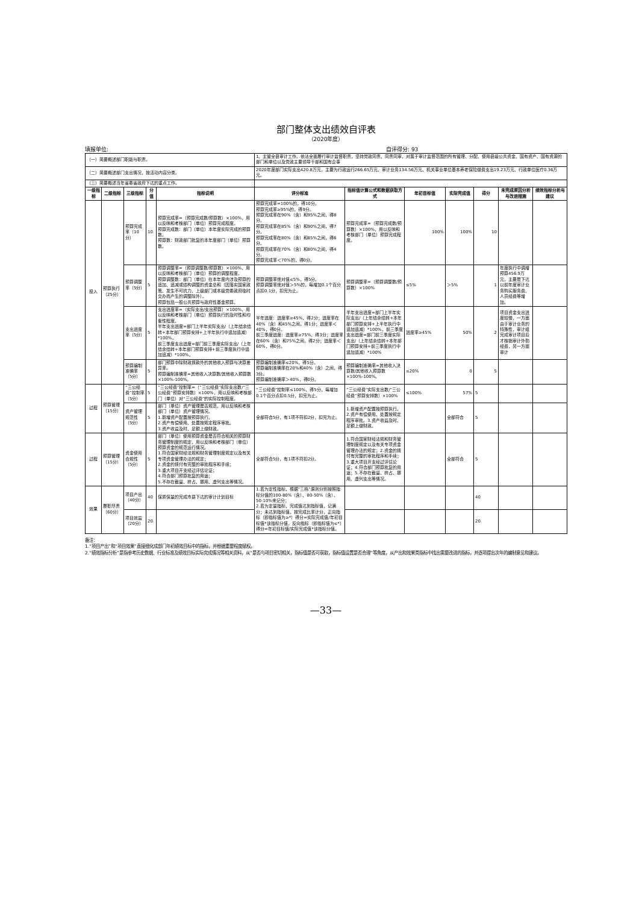部门整体支出绩效自评表
（2020年度）
填报单位: 自评得分: 93
| （一）简要概述部门职能与职责。 | | | | | 1、主管全县审计工作。依法全面履行审计监督职责，坚持党政同责、同责同审，对属于审计监督范围的所有管理、分配、使用县级公共资金、国有资产、国有资源的部门和单位以及党政主要领导干部和国有企事 | | | | | | |
| （二）简要概述部门支出情况，按活动内容分类。 | | | | | 2020年度部门实际支出420.8万元，主要为行政运行266.65万元、审计业务134.56万元、机关事业单位基本养老保险缴费支出19.23万元、行政单位医疗0.36万元。 | | | | | | |
| （三）简要概述当年省委省政府下达的重点工作。 | | | | | | | | | | | |
| 一级指标 | 二级指标 | 三级指标 | 分值 | 指标说明 | 评分标准 | 指标值计算公式和数据获取方式 | 年初目标值 | 实际完成值 | 得分 | 未完成原因分析与改进措施 | 绩效指标分析与建议 |
| 投入 | 预算执行（25分） | 预算完成率（10分） | 10 | 预算完成率=（预算完成数/预算数）×100%，用以反映和考核部门（单位）预算完成程度。 预算完成数：部门（单位）本年度实际完成的预算数。 预算数：财政部门批复的本年度部门（单位）预算数。 | 预算完成率=100%的，得10分。 预算完成率≥95%的，得9分。 预算完成率在90%（含）和95%之间，得8分。 预算完成率在85%（含）和90%之间，得7分。 预算完成率在80%（含）和85%之间，得6分。 预算完成率在70%（含）和80%之间，得4分。 预算完成率＜70%的，得0分。 | 预算完成率=（预算完成数/预算数）×100%，用以反映和考核部门（单位）预算完成程度。 | 100% | 100% | 10 | | |
| | | 预算调整率（5分） | 5 | 预算调整率=（预算调整数/预算数）×100%，用以反映和考核部门（单位）预算的调整程度。 预算调整数：部门（单位）在本年度内涉及预算的追加、追减或结构调整的资金总和（因落实国家政策、发生不可抗力、上级部门或本级党委政府临时交办而产生的调整除外）。 预算包括一般公共预算与政府性基金预算。 | 预算调整率绝对值≤5%，得5分。 预算调整率绝对值＞5%的，每增加0.1个百分点扣0.1分，扣完为止。 | 预算调整率=（预算调整数/预算数）×100% | ≤5% | ＞5% | 1 | 年度执行中调增预算456.9万元，主要是下达以前年度审计业务购买服务费、人员经费等增加。 | |
| | | 支出进度率（5分） | 5 | 支出进度率=（实际支出/支出预算）×100%，用以反映和考核部门（单位）预算执行的及时性和均衡性程度。 半年支出进度=部门上半年实际支出/（上年结余结转+本年部门预算安排+上半年执行中追加追减）*100%。 前三季度支出进度=部门前三季度实际支出/（上年结余结转+本年部门预算安排+前三季度执行中追加追减）*100%。 | 半年进度：进度率≥45%，得2分；进度率在40%（含）和45%之间，得1分；进度率＜40%，得0分。 前三季度进度：进度率≥75%，得3分；进度率在60%（含）和75%之间，得2分；进度率＜60%，得0分。 | 半年支出进度=部门上半年实际支出/（上年结余结转+本年部门预算安排+上半年执行中追加追减）*100%。前三季度支出进度=部门前三季度实际支出/（上年结余结转+本年部门预算安排+前三季度执行中追加追减）*100% | 进度率≥45% | 50% | 2 | 项目资金支出进度较慢，一方面由于审计业务的特殊性，审计组完成审计项目后才核销审计外勤经费，另一方面审计 | |
| | | 预算编制准确率（5分） | 5 | 部门预算中除财政拨款外的其他收入预算与决算差异率。 预算编制准确率=其他收入决算数/其他收入预算数×100%-100%。 | 预算编制准确率≤20%，得5分。 预算编制准确率在20%和40%（含）之间，得3分。 预算编制准确率＞40%，得0分。 | 预算编制准确率=其他收入决算数/其他收入预算数×100%-100%。 | ≤20% | 0 | 5 | | |
| 过程 | 预算管理（15分） | “三公经费”控制率（5分） | 5 | “三公经费”控制率=（“三公经费”实际支出数/“三公经费”预算安排数）×100%，用以反映和考核部门（单位）对“三公经费”的实际控制程度。 | “三公经费”控制率≤100%，得5分，每增加0.1个百分点扣0.5分，扣完为止。 | “三公经费”实际支出数/“三公经费”预算安排数）×100% | ≤100% | 57% | 5 | | |
| | | 资产管理规范性（5分） | 5 | 部门（单位）资产管理是否规范，用以反映和考核部门（单位）资产管理情况。 1.新增资产配置按预算执行。 2.资产有偿使用、处置按规定程序审批。 3.资产收益及时、足额上缴财政。 | 全部符合5分，有1项不符扣2分，扣完为止。 | 1.新增资产配置按预算执行。2.资产有偿使用、处置按规定程序审批。3.资产收益及时、足额上缴财政。 | | 全部符合 | 5 | | |
| 过程 | 预算管理（15分） | 资金使用合规性（5分） | 5 | 部门（单位）使用预算资金是否符合相关的预算财务管理制度的规定，用以反映和考核部门（单位）预算资金的规范运行情况。 1.符合国家财经法规和财务管理制度规定以及有关专项资金管理办法的规定； 2.资金的拨付有完整的审批程序和手续； 3.重大项目开支经过评估论证； 4.符合部门预算批复的用途； 5.不存在截留、挤占、挪用、虚列支出等情况。 | 全部符合5分，有1项不符扣2分。 | 1.符合国家财经法规和财务管理制度规定以及有关专项资金管理办法的规定；2.资金的拨付有完整的审批程序和手续；3.重大项目开支经过评估论证；4.符合部门预算批复的用途；5.不存在截留、挤占、挪用、虚列支出等情况。 | | 全部符合 | 5 | | |
| 效果 | 履职尽责（60分） | 项目产出（40分） | 40 | 保质保量的完成市县下达的审计计划目标 | 1.若为定性指标，根据“三档”原则分别按照指标分值的100-80%（含）、80-50%（含）、50-10%来记分； 2.若为定量指标，完成值达到指标值，记满分；未达到指标值，按完成比率计分，正向指标（即指标值为≥*）得分=实际完成值/年初目标值*该指标分值，反向指标（即指标值为≤*）得分=年初目标值/实际完成值*该指标分值。 | | | | 40 | | |
| | | 项目效益（20分） | 20 | | | | | | 20 | | |
备注：
1.“项目产出”和“项目效果”直接细化成部门年初绩效目标中的指标，并根据重要程度赋权。
2.“绩效指标分析”是指参考历史数据、行业标准及绩效目标实际完成情况等相关资料，从“是否与项目密切相关，指标值是否可获取，指标值设置是否合理”等角度，从产出和效果类指标中找出需要改进的指标，并逐项提出次年的编制意见和建议。
—33—